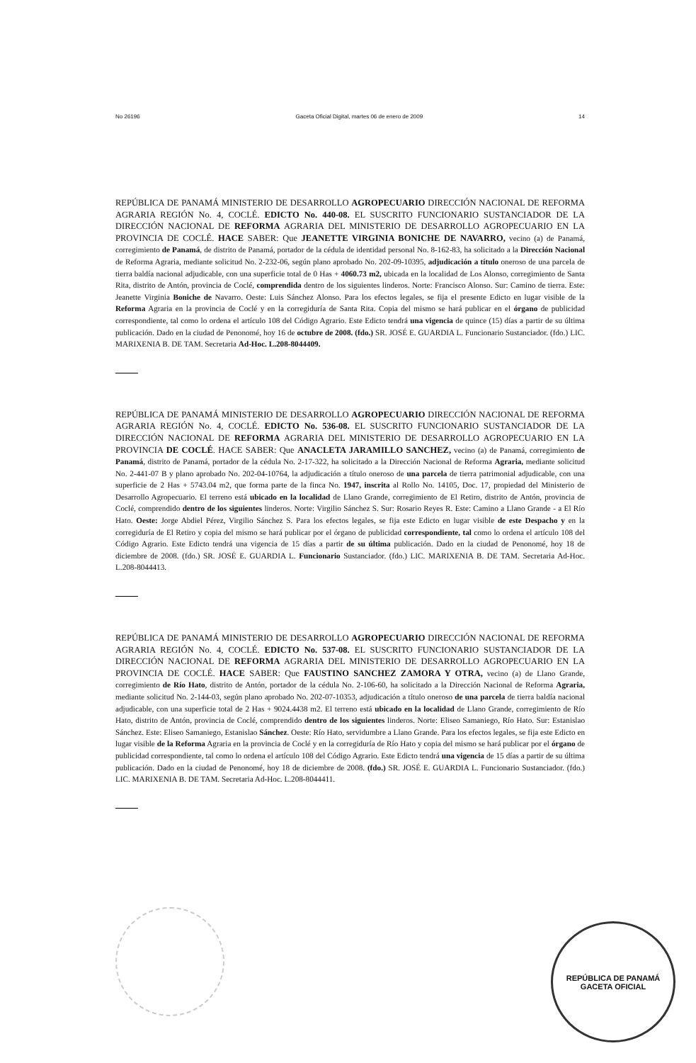No 26196 Gaceta Oficial Digital, martes 06 de enero de 2009 14
REPÚBLICA DE PANAMÁ MINISTERIO DE DESARROLLO AGROPECUARIO DIRECCIÓN NACIONAL DE REFORMA AGRARIA REGIÓN No. 4, COCLÉ. EDICTO No. 440-08. EL SUSCRITO FUNCIONARIO SUSTANCIADOR DE LA DIRECCIÓN NACIONAL DE REFORMA AGRARIA DEL MINISTERIO DE DESARROLLO AGROPECUARIO EN LA PROVINCIA DE COCLÉ. HACE SABER: Que JEANETTE VIRGINIA BONICHE DE NAVARRO, vecino (a) de Panamá, corregimiento de Panamá, de distrito de Panamá, portador de la cédula de identidad personal No. 8-162-83, ha solicitado a la Dirección Nacional de Reforma Agraria, mediante solicitud No. 2-232-06, según plano aprobado No. 202-09-10395, adjudicación a título oneroso de una parcela de tierra baldía nacional adjudicable, con una superficie total de 0 Has + 4060.73 m2, ubicada en la localidad de Los Alonso, corregimiento de Santa Rita, distrito de Antón, provincia de Coclé, comprendida dentro de los siguientes linderos. Norte: Francisco Alonso. Sur: Camino de tierra. Este: Jeanette Virginia Boniche de Navarro. Oeste: Luis Sánchez Alonso. Para los efectos legales, se fija el presente Edicto en lugar visible de la Reforma Agraria en la provincia de Coclé y en la corregiduría de Santa Rita. Copia del mismo se hará publicar en el órgano de publicidad correspondiente, tal como lo ordena el artículo 108 del Código Agrario. Este Edicto tendrá una vigencia de quince (15) días a partir de su última publicación. Dado en la ciudad de Penonomé, hoy 16 de octubre de 2008. (fdo.) SR. JOSÉ E. GUARDIA L. Funcionario Sustanciador. (fdo.) LIC. MARIXENIA B. DE TAM. Secretaria Ad-Hoc. L.208-8044409.
REPÚBLICA DE PANAMÁ MINISTERIO DE DESARROLLO AGROPECUARIO DIRECCIÓN NACIONAL DE REFORMA AGRARIA REGIÓN No. 4, COCLÉ. EDICTO No. 536-08. EL SUSCRITO FUNCIONARIO SUSTANCIADOR DE LA DIRECCIÓN NACIONAL DE REFORMA AGRARIA DEL MINISTERIO DE DESARROLLO AGROPECUARIO EN LA PROVINCIA DE COCLÉ. HACE SABER: Que ANACLETA JARAMILLO SANCHEZ, vecino (a) de Panamá, corregimiento de Panamá, distrito de Panamá, portador de la cédula No. 2-17-322, ha solicitado a la Dirección Nacional de Reforma Agraria, mediante solicitud No. 2-441-07 B y plano aprobado No. 202-04-10764, la adjudicación a título oneroso de una parcela de tierra patrimonial adjudicable, con una superficie de 2 Has + 5743.04 m2, que forma parte de la finca No. 1947, inscrita al Rollo No. 14105, Doc. 17, propiedad del Ministerio de Desarrollo Agropecuario. El terreno está ubicado en la localidad de Llano Grande, corregimiento de El Retiro, distrito de Antón, provincia de Coclé, comprendido dentro de los siguientes linderos. Norte: Virgilio Sánchez S. Sur: Rosario Reyes R. Este: Camino a Llano Grande - a El Río Hato. Oeste: Jorge Abdiel Pérez, Virgilio Sánchez S. Para los efectos legales, se fija este Edicto en lugar visible de este Despacho y en la corregiduría de El Retiro y copia del mismo se hará publicar por el órgano de publicidad correspondiente, tal como lo ordena el artículo 108 del Código Agrario. Este Edicto tendrá una vigencia de 15 días a partir de su última publicación. Dado en la ciudad de Penonomé, hoy 18 de diciembre de 2008. (fdo.) SR. JOSÉ E. GUARDIA L. Funcionario Sustanciador. (fdo.) LIC. MARIXENIA B. DE TAM. Secretaria Ad-Hoc. L.208-8044413.
REPÚBLICA DE PANAMÁ MINISTERIO DE DESARROLLO AGROPECUARIO DIRECCIÓN NACIONAL DE REFORMA AGRARIA REGIÓN No. 4, COCLÉ. EDICTO No. 537-08. EL SUSCRITO FUNCIONARIO SUSTANCIADOR DE LA DIRECCIÓN NACIONAL DE REFORMA AGRARIA DEL MINISTERIO DE DESARROLLO AGROPECUARIO EN LA PROVINCIA DE COCLÉ. HACE SABER: Que FAUSTINO SANCHEZ ZAMORA Y OTRA, vecino (a) de Llano Grande, corregimiento de Río Hato, distrito de Antón, portador de la cédula No. 2-106-60, ha solicitado a la Dirección Nacional de Reforma Agraria, mediante solicitud No. 2-144-03, según plano aprobado No. 202-07-10353, adjudicación a título oneroso de una parcela de tierra baldía nacional adjudicable, con una superficie total de 2 Has + 9024.4438 m2. El terreno está ubicado en la localidad de Llano Grande, corregimiento de Río Hato, distrito de Antón, provincia de Coclé, comprendido dentro de los siguientes linderos. Norte: Eliseo Samaniego, Río Hato. Sur: Estanislao Sánchez. Este: Eliseo Samaniego, Estanislao Sánchez. Oeste: Río Hato, servidumbre a Llano Grande. Para los efectos legales, se fija este Edicto en lugar visible de la Reforma Agraria en la provincia de Coclé y en la corregiduría de Río Hato y copia del mismo se hará publicar por el órgano de publicidad correspondiente, tal como lo ordena el artículo 108 del Código Agrario. Este Edicto tendrá una vigencia de 15 días a partir de su última publicación. Dado en la ciudad de Penonomé, hoy 18 de diciembre de 2008. (fdo.) SR. JOSÉ E. GUARDIA L. Funcionario Sustanciador. (fdo.) LIC. MARIXENIA B. DE TAM. Secretaria Ad-Hoc. L.208-8044411.
REPÚBLICA DE PANAMÁ
GACETA OFICIAL